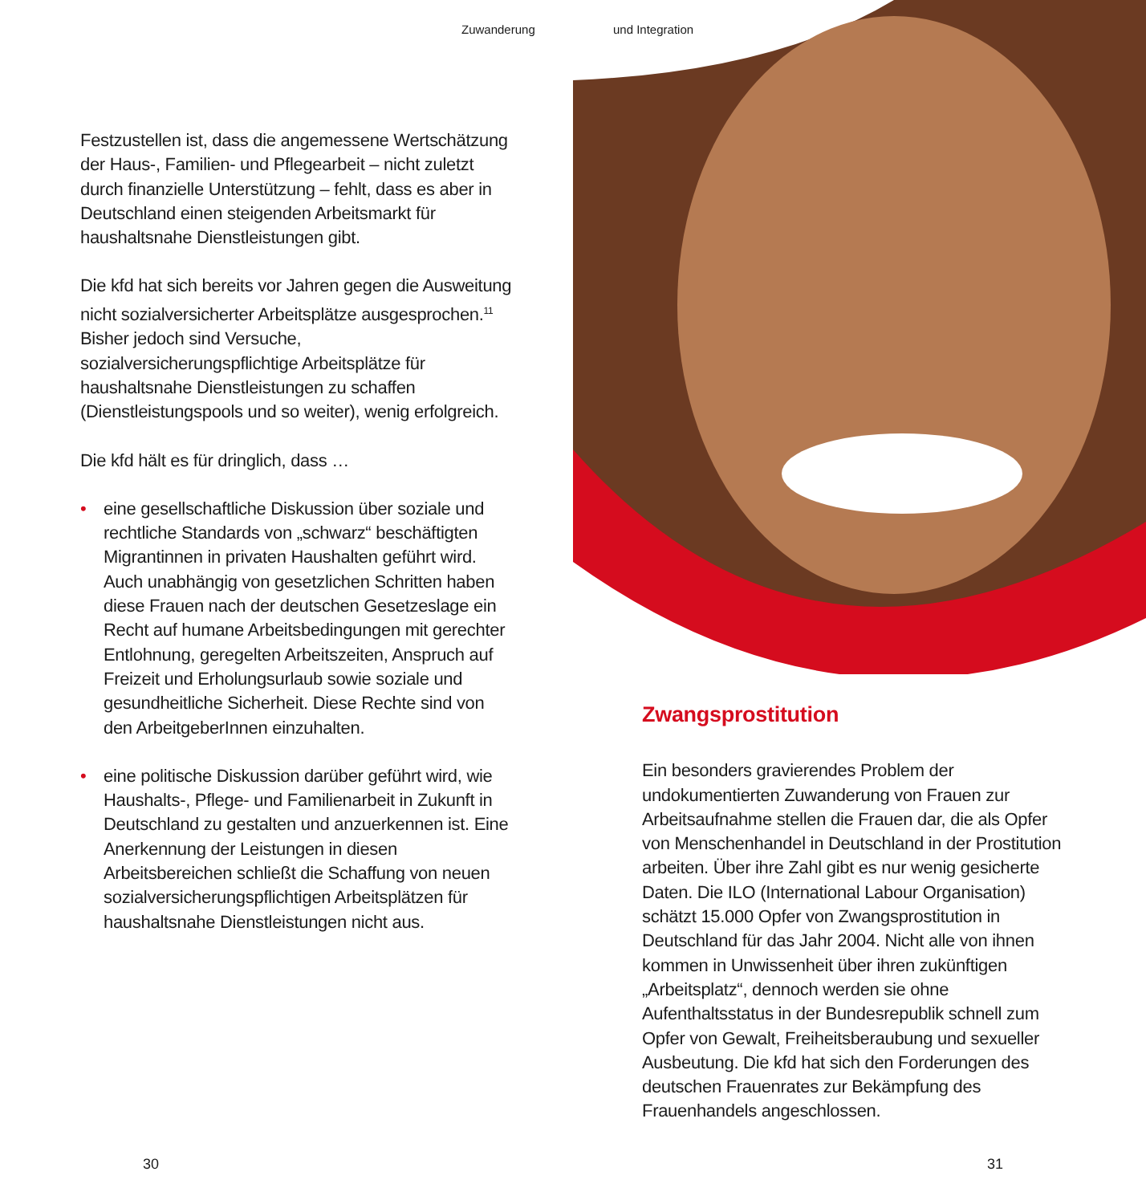Zuwanderung und Integration
Festzustellen ist, dass die angemessene Wertschätzung der Haus-, Familien- und Pflegearbeit – nicht zuletzt durch finanzielle Unterstützung – fehlt, dass es aber in Deutschland einen steigenden Arbeitsmarkt für haushaltsnahe Dienstleistungen gibt.
Die kfd hat sich bereits vor Jahren gegen die Ausweitung nicht sozialversicherter Arbeitsplätze ausgesprochen.<sup>11</sup> Bisher jedoch sind Versuche, sozialversicherungspflichtige Arbeitsplätze für haushaltsnahe Dienstleistungen zu schaffen (Dienstleistungspools und so weiter), wenig erfolgreich.
Die kfd hält es für dringlich, dass …
• eine gesellschaftliche Diskussion über soziale und rechtliche Standards von „schwarz“ beschäftigten Migrantinnen in privaten Haushalten geführt wird. Auch unabhängig von gesetzlichen Schritten haben diese Frauen nach der deutschen Gesetzeslage ein Recht auf humane Arbeitsbedingungen mit gerechter Entlohnung, geregelten Arbeitszeiten, Anspruch auf Freizeit und Erholungsurlaub sowie soziale und gesundheitliche Sicherheit. Diese Rechte sind von den ArbeitgeberInnen einzuhalten.
• eine politische Diskussion darüber geführt wird, wie Haushalts-, Pflege- und Familienarbeit in Zukunft in Deutschland zu gestalten und anzuerkennen ist. Eine Anerkennung der Leistungen in diesen Arbeitsbereichen schließt die Schaffung von neuen sozialversicherungspflichtigen Arbeitsplätzen für haushaltsnahe Dienstleistungen nicht aus.
Zwangsprostitution
Ein besonders gravierendes Problem der undokumentierten Zuwanderung von Frauen zur Arbeitsaufnahme stellen die Frauen dar, die als Opfer von Menschenhandel in Deutschland in der Prostitution arbeiten. Über ihre Zahl gibt es nur wenig gesicherte Daten. Die ILO (International Labour Organisation) schätzt 15.000 Opfer von Zwangsprostitution in Deutschland für das Jahr 2004. Nicht alle von ihnen kommen in Unwissenheit über ihren zukünftigen „Arbeitsplatz“, dennoch werden sie ohne Aufenthaltsstatus in der Bundesrepublik schnell zum Opfer von Gewalt, Freiheitsberaubung und sexueller Ausbeutung. Die kfd hat sich den Forderungen des deutschen Frauenrates zur Bekämpfung des Frauenhandels angeschlossen.
30 31